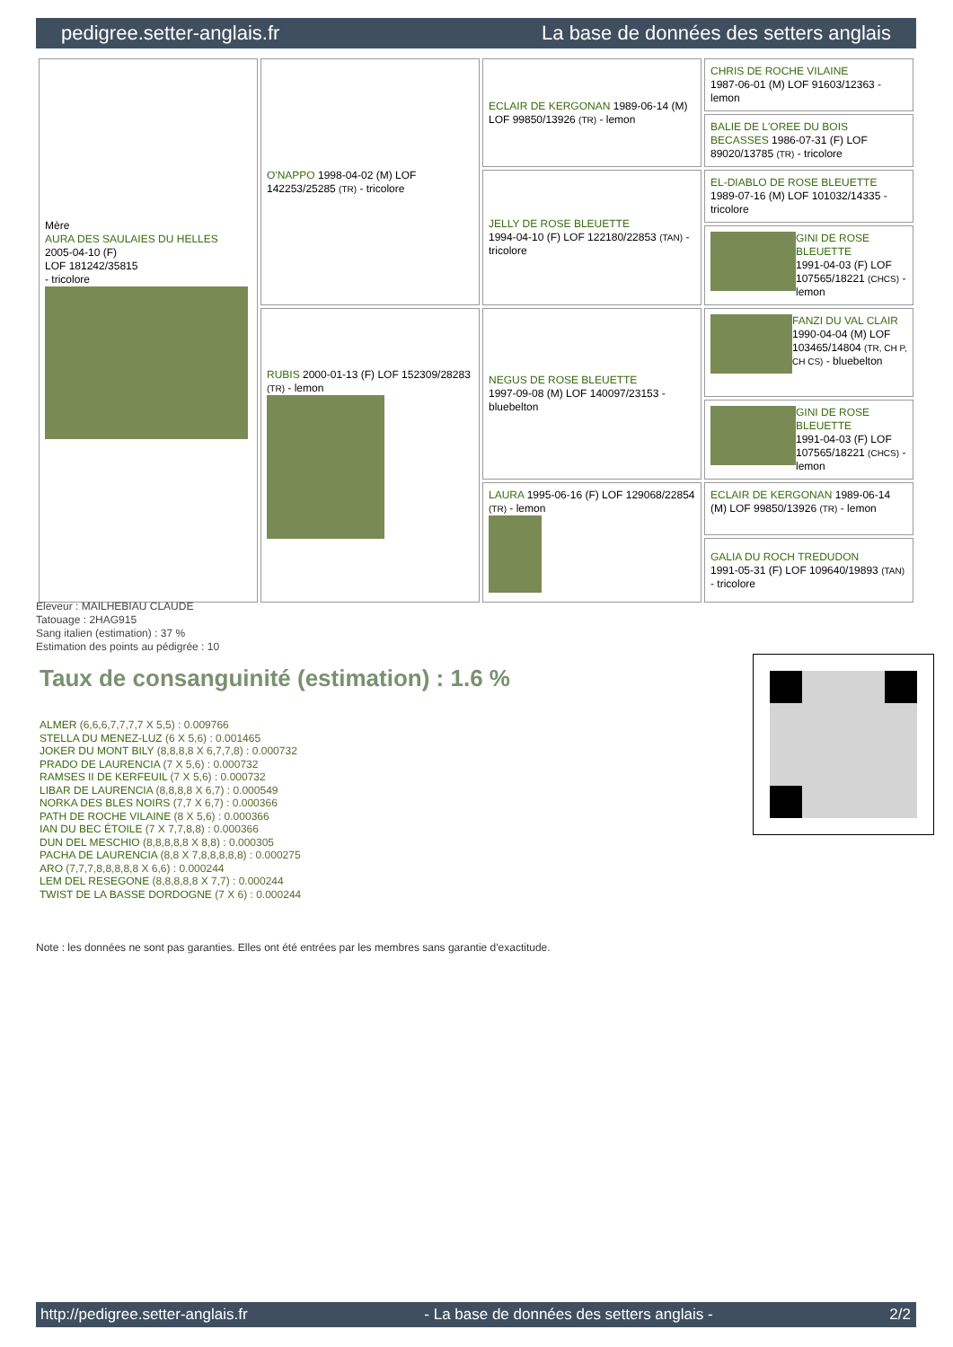pedigree.setter-anglais.fr La base de données des setters anglais
| Mère AURA DES SAULAIES DU HELLES 2005-04-10 (F) LOF 181242/35815 - tricolore | O'NAPPO 1998-04-02 (M) LOF 142253/25285 (TR) - tricolore | ECLAIR DE KERGONAN 1989-06-14 (M) LOF 99850/13926 (TR) - lemon | CHRIS DE ROCHE VILAINE 1987-06-01 (M) LOF 91603/12363 - lemon |
| | | | BALIE DE L'OREE DU BOIS BECASSES 1986-07-31 (F) LOF 89020/13785 (TR) - tricolore |
| | | JELLY DE ROSE BLEUETTE 1994-04-10 (F) LOF 122180/22853 (TAN) - tricolore | EL-DIABLO DE ROSE BLEUETTE 1989-07-16 (M) LOF 101032/14335 - tricolore |
| | | | GINI DE ROSE BLEUETTE 1991-04-03 (F) LOF 107565/18221 (CHCS) - lemon |
| | RUBIS 2000-01-13 (F) LOF 152309/28283 (TR) - lemon | NEGUS DE ROSE BLEUETTE 1997-09-08 (M) LOF 140097/23153 - bluebelton | FANZI DU VAL CLAIR 1990-04-04 (M) LOF 103465/14804 (TR, CH P, CH CS) - bluebelton |
| | | | GINI DE ROSE BLEUETTE 1991-04-03 (F) LOF 107565/18221 (CHCS) - lemon |
| | | LAURA 1995-06-16 (F) LOF 129068/22854 (TR) - lemon | ECLAIR DE KERGONAN 1989-06-14 (M) LOF 99850/13926 (TR) - lemon |
| | | | GALIA DU ROCH TREDUDON 1991-05-31 (F) LOF 109640/19893 (TAN) - tricolore |
Eleveur : MAILHEBIAU CLAUDE
Tatouage : 2HAG915
Sang italien (estimation) : 37 %
Estimation des points au pédigrée : 10
Taux de consanguinité (estimation) : 1.6 %
ALMER (6,6,6,7,7,7,7 X 5,5) : 0.009766
STELLA DU MENEZ-LUZ (6 X 5,6) : 0.001465
JOKER DU MONT BILY (8,8,8,8 X 6,7,7,8) : 0.000732
PRADO DE LAURENCIA (7 X 5,6) : 0.000732
RAMSES II DE KERFEUIL (7 X 5,6) : 0.000732
LIBAR DE LAURENCIA (8,8,8,8 X 6,7) : 0.000549
NORKA DES BLES NOIRS (7,7 X 6,7) : 0.000366
PATH DE ROCHE VILAINE (8 X 5,6) : 0.000366
IAN DU BEC ÉTOILE (7 X 7,7,8,8) : 0.000366
DUN DEL MESCHIO (8,8,8,8,8 X 8,8) : 0.000305
PACHA DE LAURENCIA (8,8 X 7,8,8,8,8,8) : 0.000275
ARO (7,7,7,8,8,8,8,8 X 6,6) : 0.000244
LEM DEL RESEGONE (8,8,8,8,8 X 7,7) : 0.000244
TWIST DE LA BASSE DORDOGNE (7 X 6) : 0.000244
Note : les données ne sont pas garanties. Elles ont été entrées par les membres sans garantie d'exactitude.
http://pedigree.setter-anglais.fr - La base de données des setters anglais - 2/2